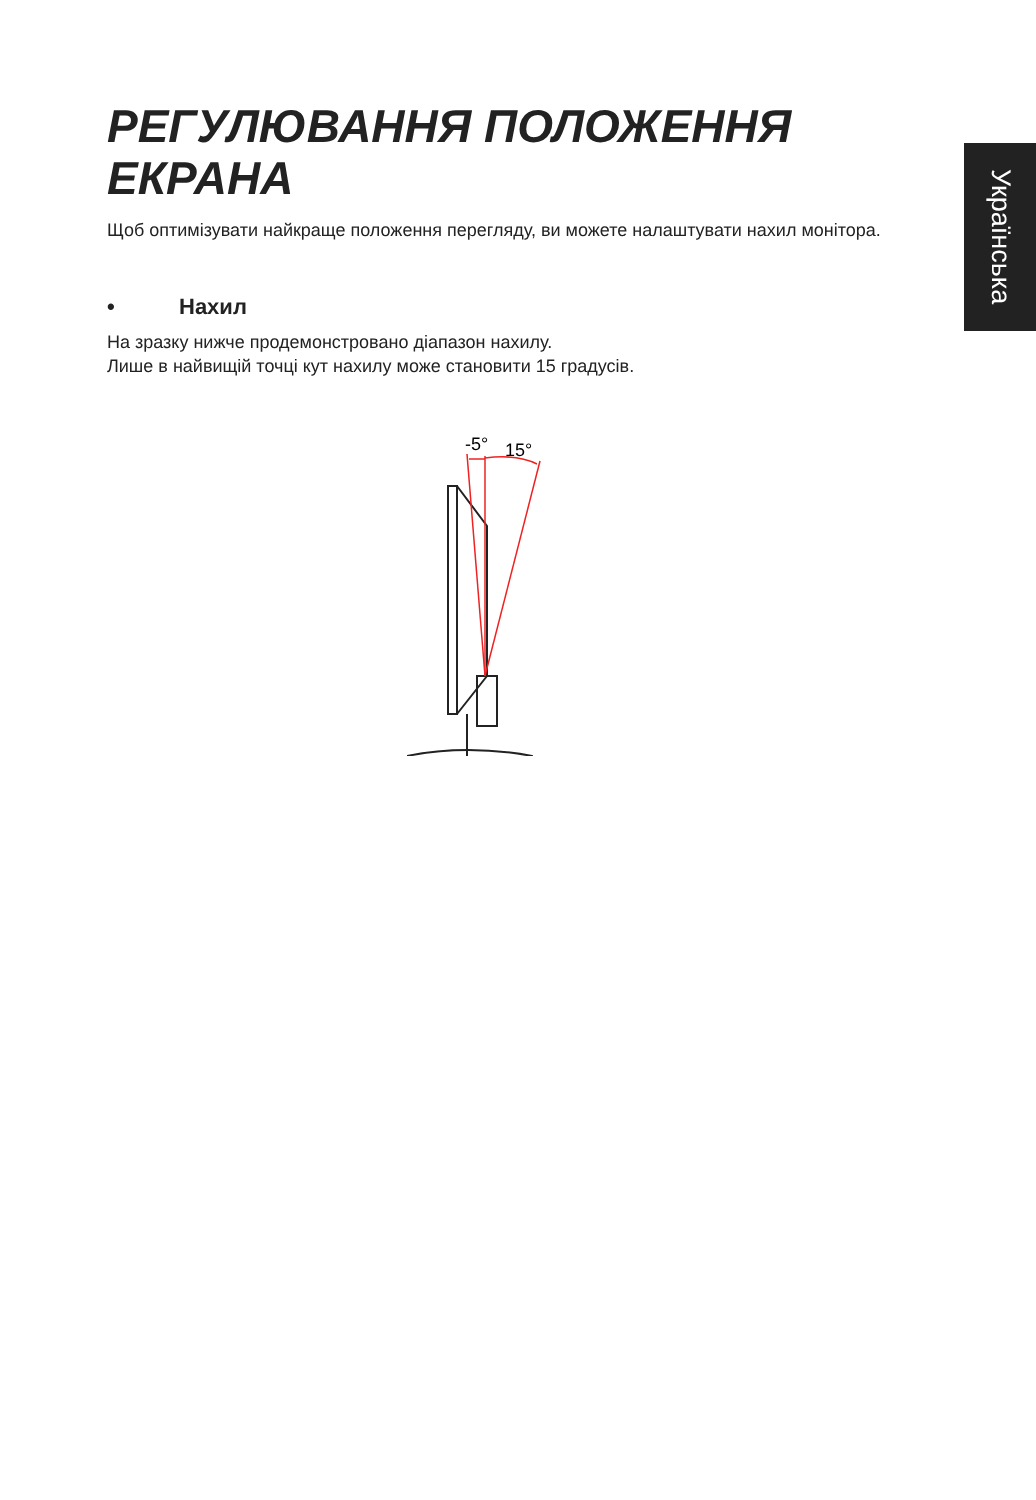Українська
РЕГУЛЮВАННЯ ПОЛОЖЕННЯ ЕКРАНА
Щоб оптимізувати найкраще положення перегляду, ви можете налаштувати нахил монітора.
• Нахил
На зразку нижче продемонстровано діапазон нахилу.
Лише в найвищій точці кут нахилу може становити 15 градусів.
-5°
15°